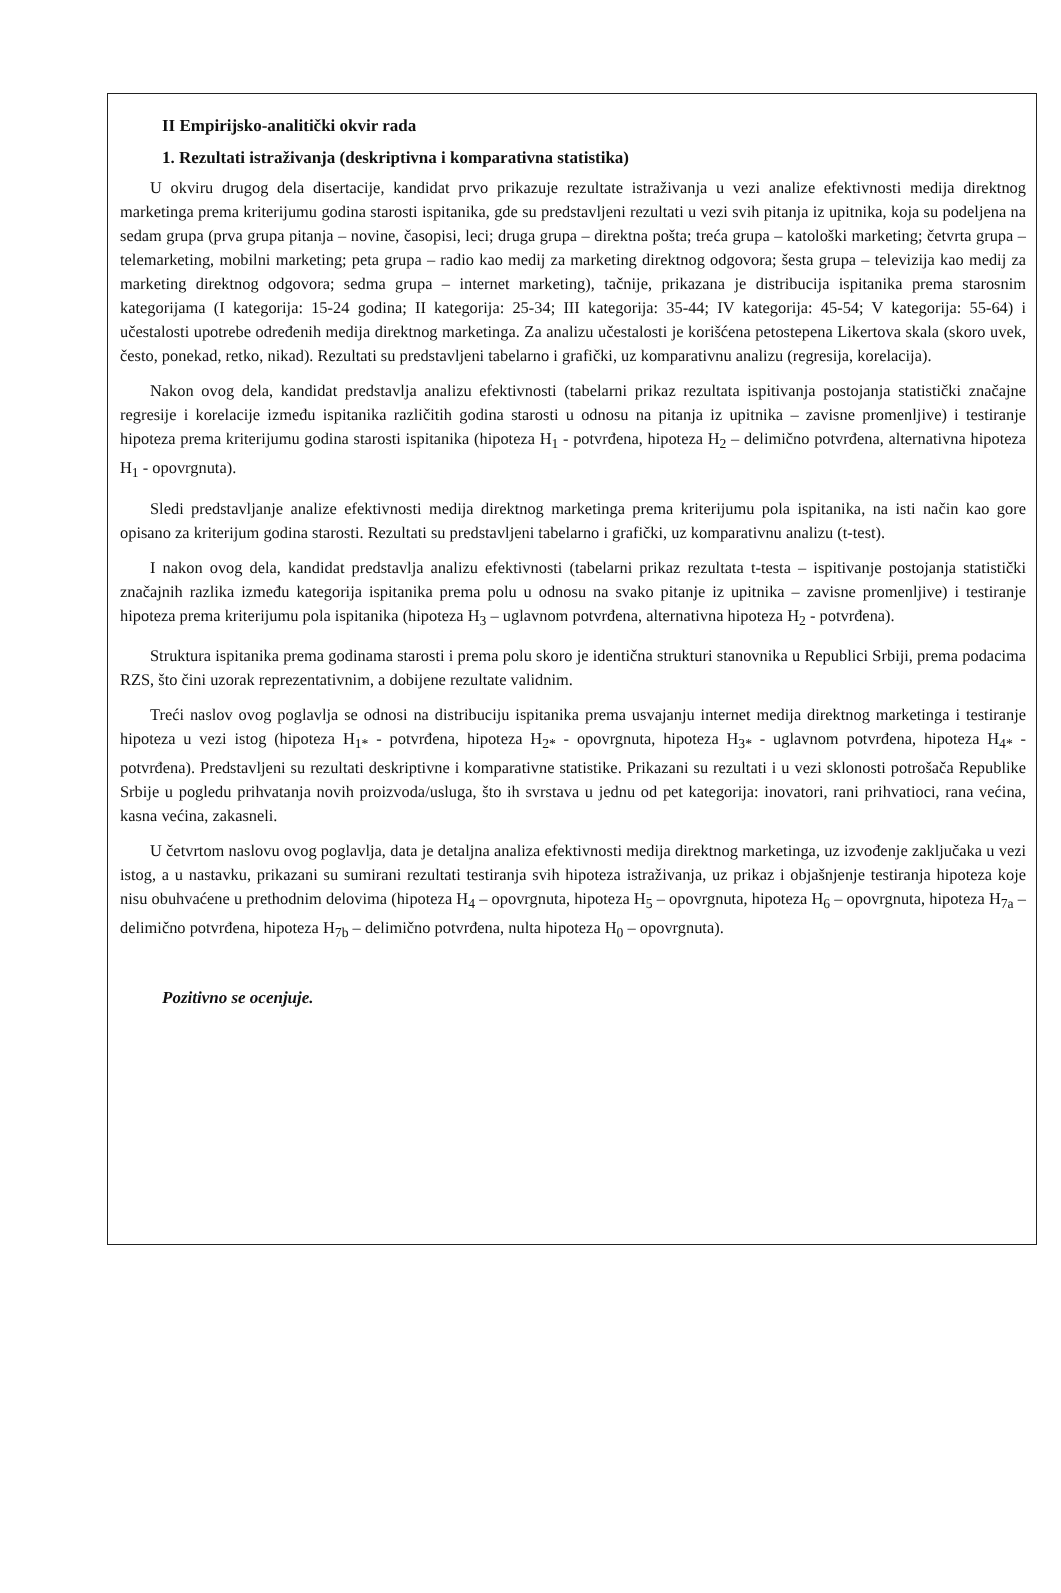II Empirijsko-analitički okvir rada
1. Rezultati istraživanja (deskriptivna i komparativna statistika)
U okviru drugog dela disertacije, kandidat prvo prikazuje rezultate istraživanja u vezi analize efektivnosti medija direktnog marketinga prema kriterijumu godina starosti ispitanika, gde su predstavljeni rezultati u vezi svih pitanja iz upitnika, koja su podeljena na sedam grupa (prva grupa pitanja – novine, časopisi, leci; druga grupa – direktna pošta; treća grupa – katološki marketing; četvrta grupa – telemarketing, mobilni marketing; peta grupa – radio kao medij za marketing direktnog odgovora; šesta grupa – televizija kao medij za marketing direktnog odgovora; sedma grupa – internet marketing), tačnije, prikazana je distribucija ispitanika prema starosnim kategorijama (I kategorija: 15-24 godina; II kategorija: 25-34; III kategorija: 35-44; IV kategorija: 45-54; V kategorija: 55-64) i učestalosti upotrebe određenih medija direktnog marketinga. Za analizu učestalosti je korišćena petostepena Likertova skala (skoro uvek, često, ponekad, retko, nikad). Rezultati su predstavljeni tabelarno i grafički, uz komparativnu analizu (regresija, korelacija).
Nakon ovog dela, kandidat predstavlja analizu efektivnosti (tabelarni prikaz rezultata ispitivanja postojanja statistički značajne regresije i korelacije između ispitanika različitih godina starosti u odnosu na pitanja iz upitnika – zavisne promenljive) i testiranje hipoteza prema kriterijumu godina starosti ispitanika (hipoteza H<sub>1</sub> - potvrđena, hipoteza H<sub>2</sub> – delimično potvrđena, alternativna hipoteza H<sub>1</sub> - opovrgnuta).
Sledi predstavljanje analize efektivnosti medija direktnog marketinga prema kriterijumu pola ispitanika, na isti način kao gore opisano za kriterijum godina starosti. Rezultati su predstavljeni tabelarno i grafički, uz komparativnu analizu (t-test).
I nakon ovog dela, kandidat predstavlja analizu efektivnosti (tabelarni prikaz rezultata t-testa – ispitivanje postojanja statistički značajnih razlika između kategorija ispitanika prema polu u odnosu na svako pitanje iz upitnika – zavisne promenljive) i testiranje hipoteza prema kriterijumu pola ispitanika (hipoteza H<sub>3</sub> – uglavnom potvrđena, alternativna hipoteza H<sub>2</sub> - potvrđena).
Struktura ispitanika prema godinama starosti i prema polu skoro je identična strukturi stanovnika u Republici Srbiji, prema podacima RZS, što čini uzorak reprezentativnim, a dobijene rezultate validnim.
Treći naslov ovog poglavlja se odnosi na distribuciju ispitanika prema usvajanju internet medija direktnog marketinga i testiranje hipoteza u vezi istog (hipoteza H<sub>1*</sub> - potvrđena, hipoteza H<sub>2*</sub> - opovrgnuta, hipoteza H<sub>3*</sub> - uglavnom potvrđena, hipoteza H<sub>4*</sub> - potvrđena). Predstavljeni su rezultati deskriptivne i komparativne statistike. Prikazani su rezultati i u vezi sklonosti potrošača Republike Srbije u pogledu prihvatanja novih proizvoda/usluga, što ih svrstava u jednu od pet kategorija: inovatori, rani prihvatioci, rana većina, kasna većina, zakasneli.
U četvrtom naslovu ovog poglavlja, data je detaljna analiza efektivnosti medija direktnog marketinga, uz izvođenje zaključaka u vezi istog, a u nastavku, prikazani su sumirani rezultati testiranja svih hipoteza istraživanja, uz prikaz i objašnjenje testiranja hipoteza koje nisu obuhvaćene u prethodnim delovima (hipoteza H<sub>4</sub> – opovrgnuta, hipoteza H<sub>5</sub> – opovrgnuta, hipoteza H<sub>6</sub> – opovrgnuta, hipoteza H<sub>7a</sub> – delimično potvrđena, hipoteza H<sub>7b</sub> – delimično potvrđena, nulta hipoteza H<sub>0</sub> – opovrgnuta).
Pozitivno se ocenjuje.